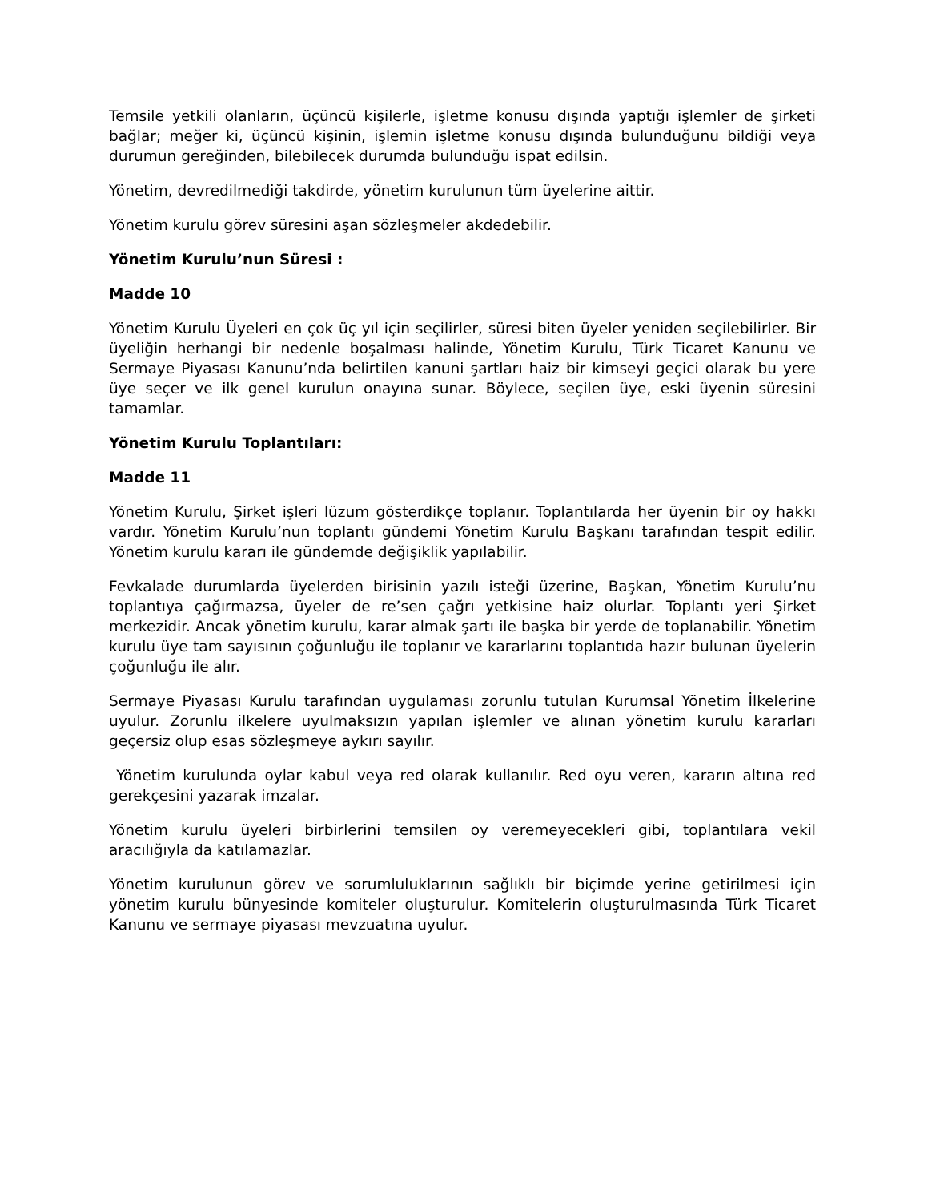Temsile yetkili olanların, üçüncü kişilerle, işletme konusu dışında yaptığı işlemler de şirketi bağlar; meğer ki, üçüncü kişinin, işlemin işletme konusu dışında bulunduğunu bildiği veya durumun gereğinden, bilebilecek durumda bulunduğu ispat edilsin.
Yönetim, devredilmediği takdirde, yönetim kurulunun tüm üyelerine aittir.
Yönetim kurulu görev süresini aşan sözleşmeler akdedebilir.
Yönetim Kurulu’nun Süresi :
Madde 10
Yönetim Kurulu Üyeleri en çok üç yıl için seçilirler, süresi biten üyeler yeniden seçilebilirler. Bir üyeliğin herhangi bir nedenle boşalması halinde, Yönetim Kurulu, Türk Ticaret Kanunu ve Sermaye Piyasası Kanunu’nda belirtilen kanuni şartları haiz bir kimseyi geçici olarak bu yere üye seçer ve ilk genel kurulun onayına sunar. Böylece, seçilen üye, eski üyenin süresini tamamlar.
Yönetim Kurulu Toplantıları:
Madde 11
Yönetim Kurulu, Şirket işleri lüzum gösterdikçe toplanır. Toplantılarda her üyenin bir oy hakkı vardır. Yönetim Kurulu’nun toplantı gündemi Yönetim Kurulu Başkanı tarafından tespit edilir. Yönetim kurulu kararı ile gündemde değişiklik yapılabilir.
Fevkalade durumlarda üyelerden birisinin yazılı isteği üzerine, Başkan, Yönetim Kurulu’nu toplantıya çağırmazsa, üyeler de re’sen çağrı yetkisine haiz olurlar. Toplantı yeri Şirket merkezidir. Ancak yönetim kurulu, karar almak şartı ile başka bir yerde de toplanabilir. Yönetim kurulu üye tam sayısının çoğunluğu ile toplanır ve kararlarını toplantıda hazır bulunan üyelerin çoğunluğu ile alır.
Sermaye Piyasası Kurulu tarafından uygulaması zorunlu tutulan Kurumsal Yönetim İlkelerine uyulur. Zorunlu ilkelere uyulmaksızın yapılan işlemler ve alınan yönetim kurulu kararları geçersiz olup esas sözleşmeye aykırı sayılır.
Yönetim kurulunda oylar kabul veya red olarak kullanılır. Red oyu veren, kararın altına red gerekçesini yazarak imzalar.
Yönetim kurulu üyeleri birbirlerini temsilen oy veremeyecekleri gibi, toplantılara vekil aracılığıyla da katılamazlar.
Yönetim kurulunun görev ve sorumluluklarının sağlıklı bir biçimde yerine getirilmesi için yönetim kurulu bünyesinde komiteler oluşturulur. Komitelerin oluşturulmasında Türk Ticaret Kanunu ve sermaye piyasası mevzuatına uyulur.